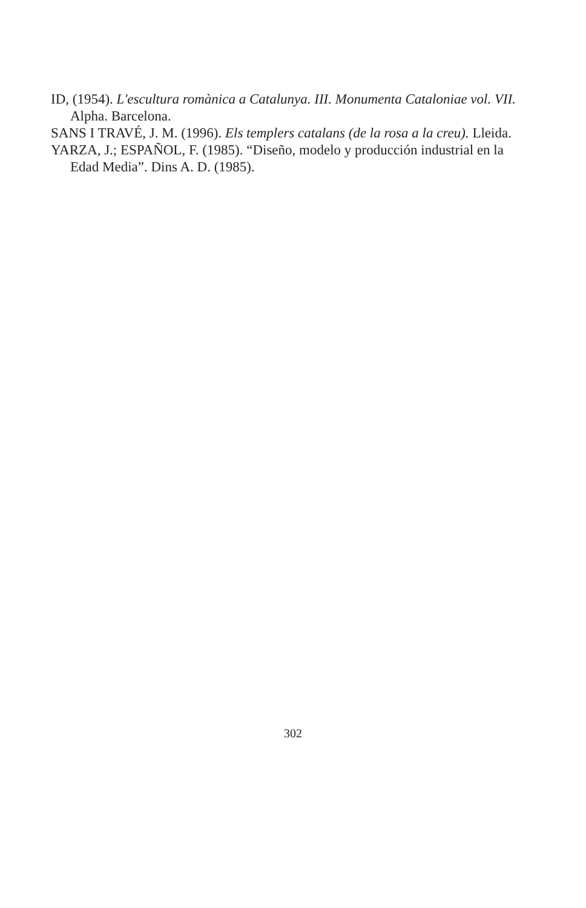ID, (1954). L'escultura romànica a Catalunya. III. Monumenta Cataloniae vol. VII. Alpha. Barcelona.
SANS I TRAVÉ, J. M. (1996). Els templers catalans (de la rosa a la creu). Lleida.
YARZA, J.; ESPAÑOL, F. (1985). “Diseño, modelo y producción industrial en la Edad Media”. Dins A. D. (1985).
302